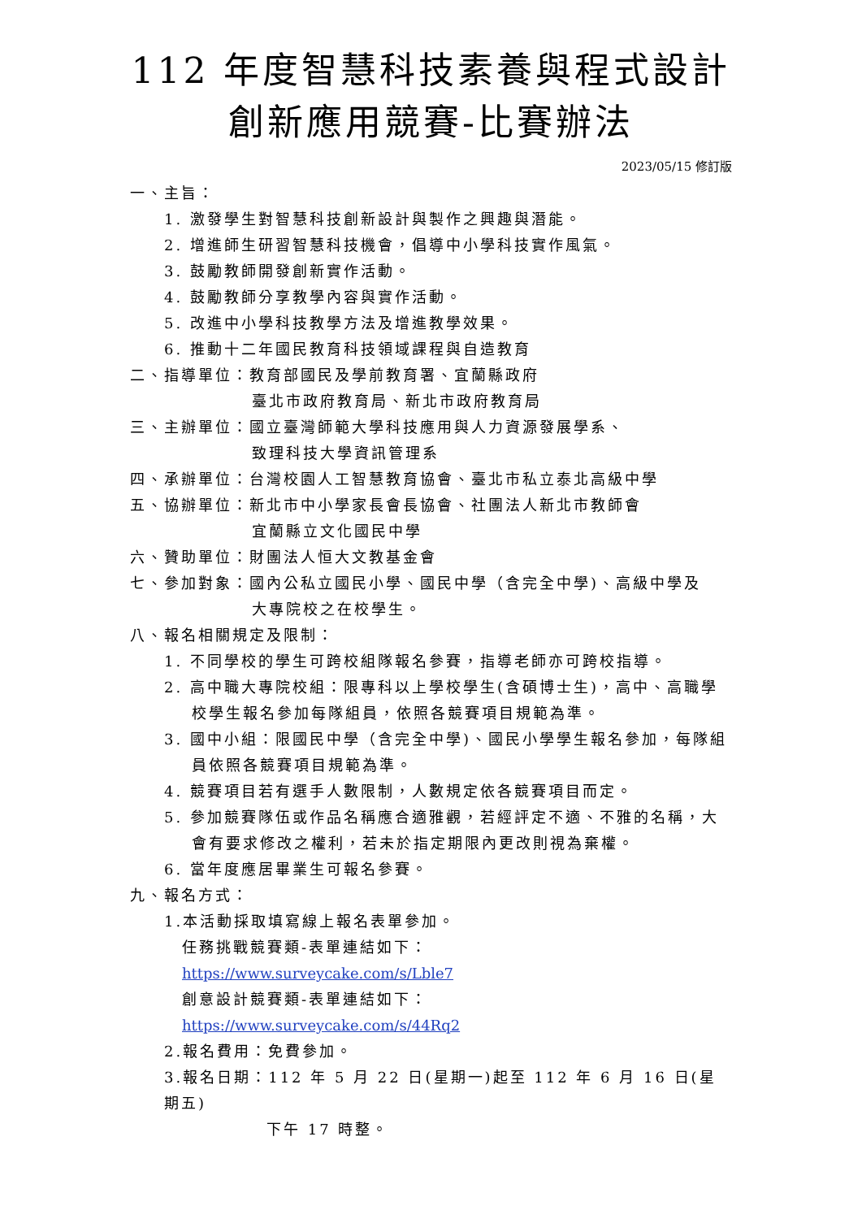112 年度智慧科技素養與程式設計
創新應用競賽-比賽辦法
2023/05/15 修訂版
一、主旨：
1. 激發學生對智慧科技創新設計與製作之興趣與潛能。
2. 增進師生研習智慧科技機會，倡導中小學科技實作風氣。
3. 鼓勵教師開發創新實作活動。
4. 鼓勵教師分享教學內容與實作活動。
5. 改進中小學科技教學方法及增進教學效果。
6. 推動十二年國民教育科技領域課程與自造教育
二、指導單位：教育部國民及學前教育署、宜蘭縣政府
臺北市政府教育局、新北市政府教育局
三、主辦單位：國立臺灣師範大學科技應用與人力資源發展學系、
致理科技大學資訊管理系
四、承辦單位：台灣校園人工智慧教育協會、臺北市私立泰北高級中學
五、協辦單位：新北市中小學家長會長協會、社團法人新北市教師會
宜蘭縣立文化國民中學
六、贊助單位：財團法人恒大文教基金會
七、參加對象：國內公私立國民小學、國民中學（含完全中學)、高級中學及
大專院校之在校學生。
八、報名相關規定及限制：
1. 不同學校的學生可跨校組隊報名參賽，指導老師亦可跨校指導。
2. 高中職大專院校組：限專科以上學校學生(含碩博士生)，高中、高職學校學生報名參加每隊組員，依照各競賽項目規範為準。
3. 國中小組：限國民中學（含完全中學)、國民小學學生報名參加，每隊組員依照各競賽項目規範為準。
4. 競賽項目若有選手人數限制，人數規定依各競賽項目而定。
5. 參加競賽隊伍或作品名稱應合適雅觀，若經評定不適、不雅的名稱，大會有要求修改之權利，若未於指定期限內更改則視為棄權。
6. 當年度應居畢業生可報名參賽。
九、報名方式：
1.本活動採取填寫線上報名表單參加。
任務挑戰競賽類-表單連結如下：
https://www.surveycake.com/s/Lble7
創意設計競賽類-表單連結如下：
https://www.surveycake.com/s/44Rq2
2.報名費用：免費參加。
3.報名日期：112 年 5 月 22 日(星期一)起至 112 年 6 月 16 日(星期五)
下午 17 時整。